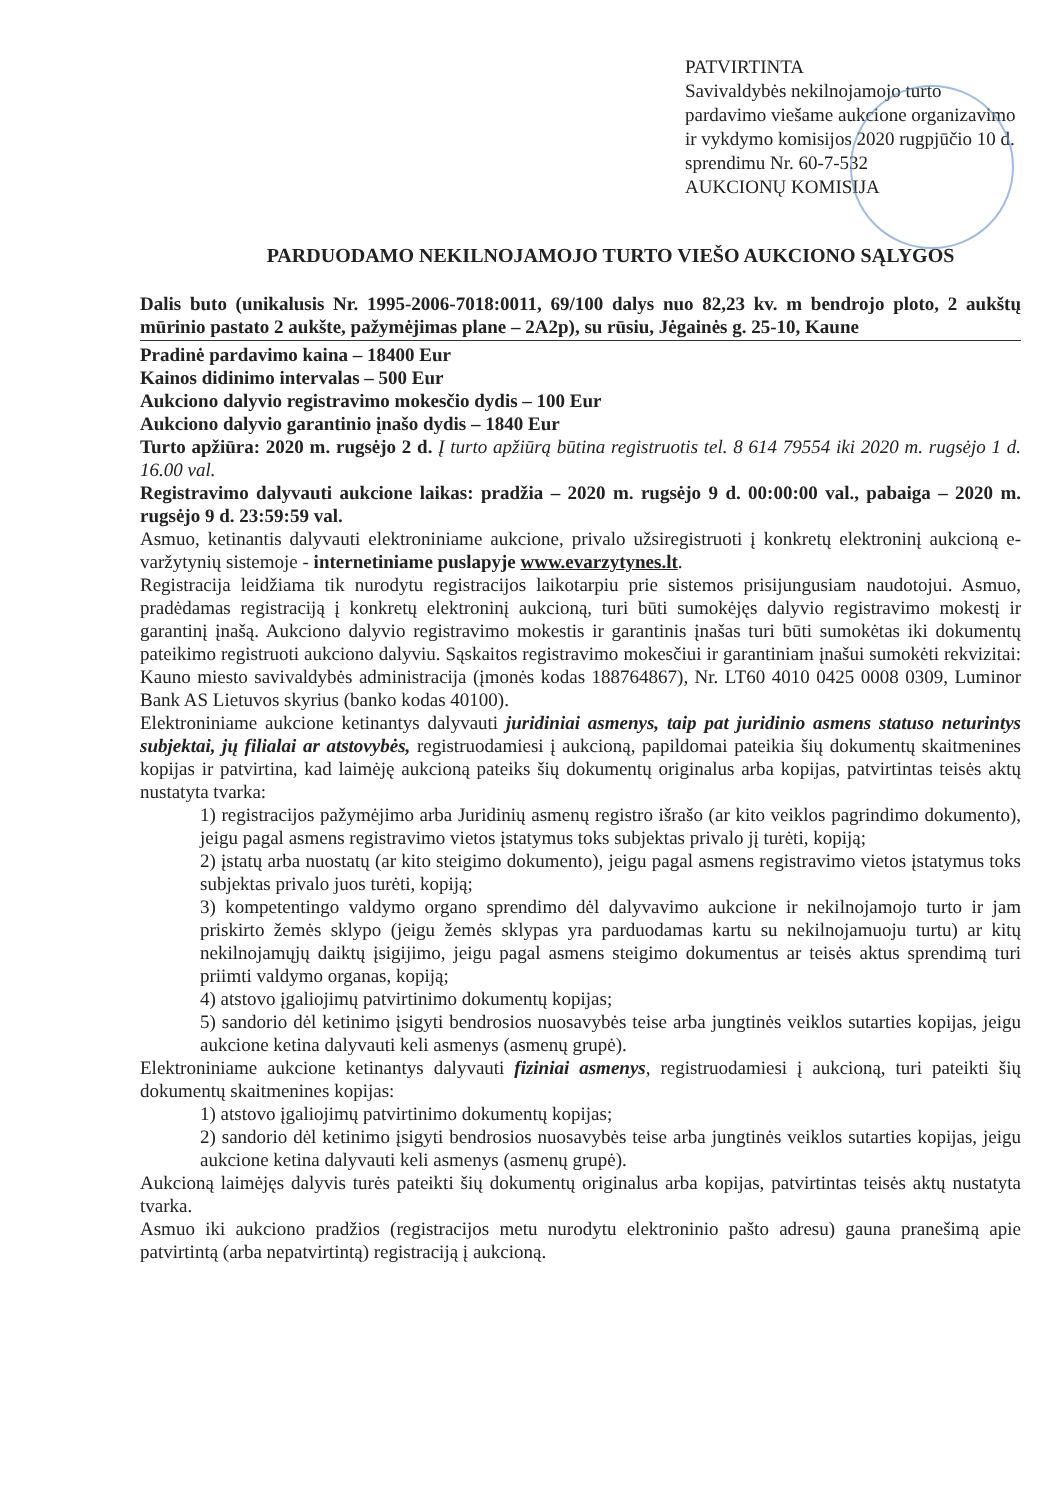PATVIRTINTA
Savivaldybės nekilnojamojo turto pardavimo viešame aukcione organizavimo ir vykdymo komisijos 2020 rugpjūčio 10 d.
sprendimu Nr. 60-7-532
AUKCIONŲ KOMISIJA
PARDUODAMO NEKILNOJAMOJO TURTO VIEŠO AUKCIONO SĄLYGOS
Dalis buto (unikalusis Nr. 1995-2006-7018:0011, 69/100 dalys nuo 82,23 kv. m bendrojo ploto, 2 aukštų mūrinio pastato 2 aukšte, pažymėjimas plane – 2A2p), su rūsiu, Jėgainės g. 25-10, Kaune
Pradinė pardavimo kaina – 18400 Eur
Kainos didinimo intervalas – 500 Eur
Aukciono dalyvio registravimo mokesčio dydis – 100 Eur
Aukciono dalyvio garantinio įnašo dydis – 1840 Eur
Turto apžiūra: 2020 m. rugsėjo 2 d. Į turto apžiūrą būtina registruotis tel. 8 614 79554 iki 2020 m. rugsėjo 1 d. 16.00 val.
Registravimo dalyvauti aukcione laikas: pradžia – 2020 m. rugsėjo 9 d. 00:00:00 val., pabaiga – 2020 m. rugsėjo 9 d. 23:59:59 val.
Asmuo, ketinantis dalyvauti elektroniniame aukcione, privalo užsiregistruoti į konkretų elektroninį aukcioną e-varžytynių sistemoje - internetiniame puslapyje www.evarzytynes.lt.
Registracija leidžiama tik nurodytu registracijos laikotarpiu prie sistemos prisijungusiam naudotojui. Asmuo, pradėdamas registraciją į konkretų elektroninį aukcioną, turi būti sumokėjęs dalyvio registravimo mokestį ir garantinį įnašą. Aukciono dalyvio registravimo mokestis ir garantinis įnašas turi būti sumokėtas iki dokumentų pateikimo registruoti aukciono dalyviu. Sąskaitos registravimo mokesčiui ir garantiniam įnašui sumokėti rekvizitai: Kauno miesto savivaldybės administracija (įmonės kodas 188764867), Nr. LT60 4010 0425 0008 0309, Luminor Bank AS Lietuvos skyrius (banko kodas 40100).
Elektroniniame aukcione ketinantys dalyvauti juridiniai asmenys, taip pat juridinio asmens statuso neturintys subjektai, jų filialai ar atstovybės, registruodamiesi į aukcioną, papildomai pateikia šių dokumentų skaitmenines kopijas ir patvirtina, kad laimėję aukcioną pateiks šių dokumentų originalus arba kopijas, patvirtintas teisės aktų nustatyta tvarka:
1) registracijos pažymėjimo arba Juridinių asmenų registro išrašo (ar kito veiklos pagrindimo dokumento), jeigu pagal asmens registravimo vietos įstatymus toks subjektas privalo jį turėti, kopiją;
2) įstatų arba nuostatų (ar kito steigimo dokumento), jeigu pagal asmens registravimo vietos įstatymus toks subjektas privalo juos turėti, kopiją;
3) kompetentingo valdymo organo sprendimo dėl dalyvavimo aukcione ir nekilnojamojo turto ir jam priskirto žemės sklypo (jeigu žemės sklypas yra parduodamas kartu su nekilnojamuoju turtu) ar kitų nekilnojamųjų daiktų įsigijimo, jeigu pagal asmens steigimo dokumentus ar teisės aktus sprendimą turi priimti valdymo organas, kopiją;
4) atstovo įgaliojimų patvirtinimo dokumentų kopijas;
5) sandorio dėl ketinimo įsigyti bendrosios nuosavybės teise arba jungtinės veiklos sutarties kopijas, jeigu aukcione ketina dalyvauti keli asmenys (asmenų grupė).
Elektroniniame aukcione ketinantys dalyvauti fiziniai asmenys, registruodamiesi į aukcioną, turi pateikti šių dokumentų skaitmenines kopijas:
1) atstovo įgaliojimų patvirtinimo dokumentų kopijas;
2) sandorio dėl ketinimo įsigyti bendrosios nuosavybės teise arba jungtinės veiklos sutarties kopijas, jeigu aukcione ketina dalyvauti keli asmenys (asmenų grupė).
Aukcioną laimėjęs dalyvis turės pateikti šių dokumentų originalus arba kopijas, patvirtintas teisės aktų nustatyta tvarka.
Asmuo iki aukciono pradžios (registracijos metu nurodytu elektroninio pašto adresu) gauna pranešimą apie patvirtintą (arba nepatvirtintą) registraciją į aukcioną.